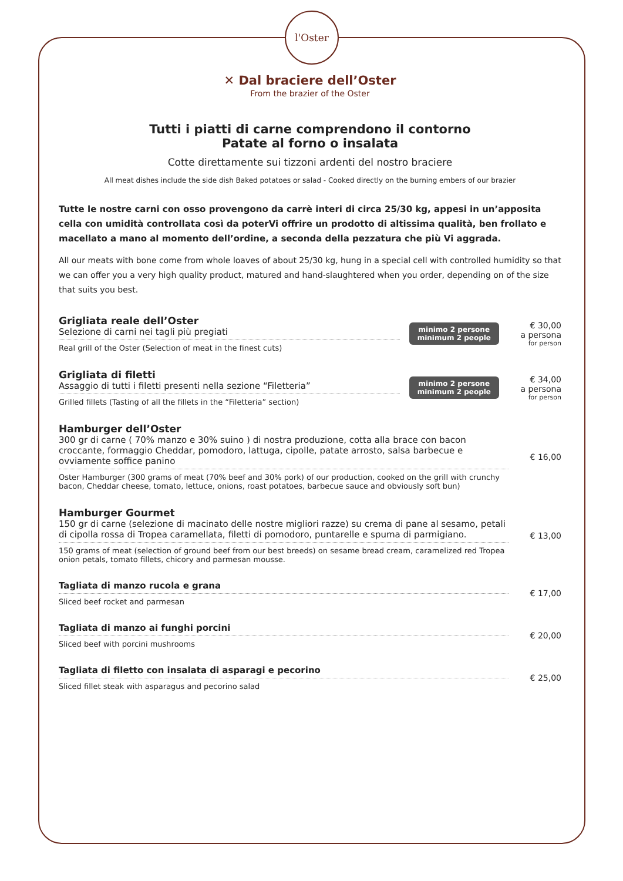l'Oster
✕ Dal braciere dell’Oster
From the brazier of the Oster
Tutti i piatti di carne comprendono il contorno
Patate al forno o insalata
Cotte direttamente sui tizzoni ardenti del nostro braciere
All meat dishes include the side dish Baked potatoes or salad - Cooked directly on the burning embers of our brazier
Tutte le nostre carni con osso provengono da carrè interi di circa 25/30 kg, appesi in un’apposita cella con umidità controllata così da poterVi offrire un prodotto di altissima qualità, ben frollato e macellato a mano al momento dell’ordine, a seconda della pezzatura che più Vi aggrada.
All our meats with bone come from whole loaves of about 25/30 kg, hung in a special cell with controlled humidity so that we can offer you a very high quality product, matured and hand-slaughtered when you order, depending on of the size that suits you best.
Grigliata reale dell’Oster
Selezione di carni nei tagli più pregiati
Real grill of the Oster (Selection of meat in the finest cuts)
minimo 2 persone
minimum 2 people
€ 30,00
a persona
for person
Grigliata di filetti
Assaggio di tutti i filetti presenti nella sezione “Filetteria”
Grilled fillets (Tasting of all the fillets in the “Filetteria” section)
minimo 2 persone
minimum 2 people
€ 34,00
a persona
for person
Hamburger dell’Oster
300 gr di carne ( 70% manzo e 30% suino ) di nostra produzione, cotta alla brace con bacon croccante, formaggio Cheddar, pomodoro, lattuga, cipolle, patate arrosto, salsa barbecue e ovviamente soffice panino
Oster Hamburger (300 grams of meat (70% beef and 30% pork) of our production, cooked on the grill with crunchy bacon, Cheddar cheese, tomato, lettuce, onions, roast potatoes, barbecue sauce and obviously soft bun)
€ 16,00
Hamburger Gourmet
150 gr di carne (selezione di macinato delle nostre migliori razze) su crema di pane al sesamo, petali di cipolla rossa di Tropea caramellata, filetti di pomodoro, puntarelle e spuma di parmigiano.
150 grams of meat (selection of ground beef from our best breeds) on sesame bread cream, caramelized red Tropea onion petals, tomato fillets, chicory and parmesan mousse.
€ 13,00
Tagliata di manzo rucola e grana
Sliced beef rocket and parmesan
€ 17,00
Tagliata di manzo ai funghi porcini
Sliced beef with porcini mushrooms
€ 20,00
Tagliata di filetto con insalata di asparagi e pecorino
Sliced fillet steak with asparagus and pecorino salad
€ 25,00